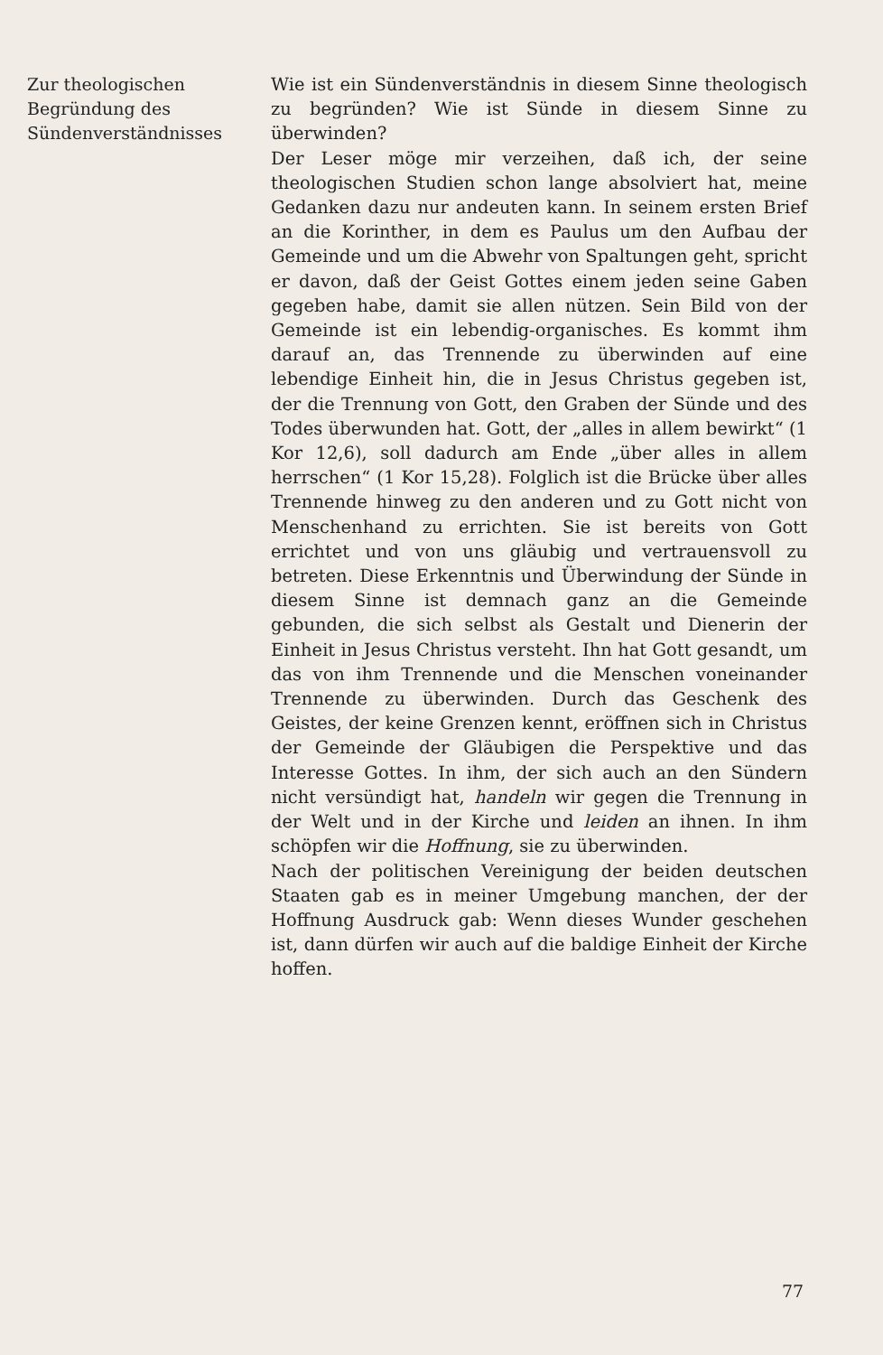Zur theologischen
Begründung des
Sündenverständnisses
Wie ist ein Sündenverständnis in diesem Sinne theologisch zu begründen? Wie ist Sünde in diesem Sinne zu überwinden?
Der Leser möge mir verzeihen, daß ich, der seine theologischen Studien schon lange absolviert hat, meine Gedanken dazu nur andeuten kann. In seinem ersten Brief an die Korinther, in dem es Paulus um den Aufbau der Gemeinde und um die Abwehr von Spaltungen geht, spricht er davon, daß der Geist Gottes einem jeden seine Gaben gegeben habe, damit sie allen nützen. Sein Bild von der Gemeinde ist ein lebendig-organisches. Es kommt ihm darauf an, das Trennende zu überwinden auf eine lebendige Einheit hin, die in Jesus Christus gegeben ist, der die Trennung von Gott, den Graben der Sünde und des Todes überwunden hat. Gott, der „alles in allem bewirkt“ (1 Kor 12,6), soll dadurch am Ende „über alles in allem herrschen“ (1 Kor 15,28). Folglich ist die Brücke über alles Trennende hinweg zu den anderen und zu Gott nicht von Menschenhand zu errichten. Sie ist bereits von Gott errichtet und von uns gläubig und vertrauensvoll zu betreten. Diese Erkenntnis und Überwindung der Sünde in diesem Sinne ist demnach ganz an die Gemeinde gebunden, die sich selbst als Gestalt und Dienerin der Einheit in Jesus Christus versteht. Ihn hat Gott gesandt, um das von ihm Trennende und die Menschen voneinander Trennende zu überwinden. Durch das Geschenk des Geistes, der keine Grenzen kennt, eröffnen sich in Christus der Gemeinde der Gläubigen die Perspektive und das Interesse Gottes. In ihm, der sich auch an den Sündern nicht versündigt hat, handeln wir gegen die Trennung in der Welt und in der Kirche und leiden an ihnen. In ihm schöpfen wir die Hoffnung, sie zu überwinden.
Nach der politischen Vereinigung der beiden deutschen Staaten gab es in meiner Umgebung manchen, der der Hoffnung Ausdruck gab: Wenn dieses Wunder geschehen ist, dann dürfen wir auch auf die baldige Einheit der Kirche hoffen.
77